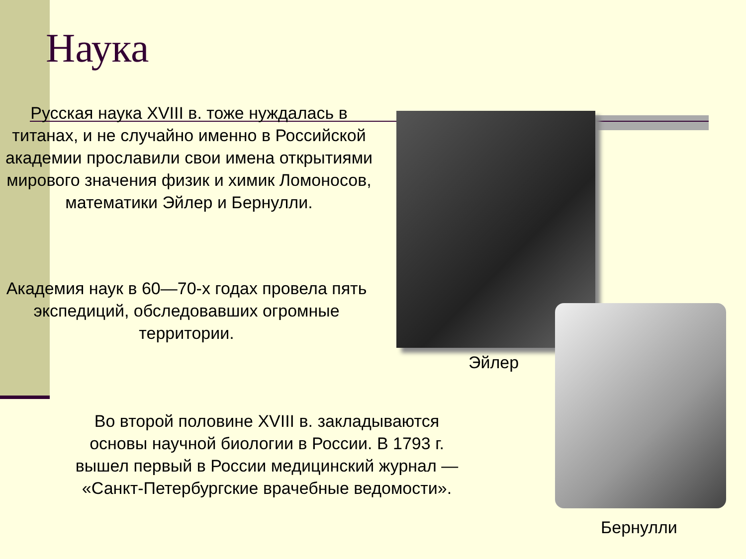Наука
Русская наука XVIII в. тоже нуждалась в титанах, и не случайно именно в Российской академии прославили свои имена открытиями мирового значения физик и химик Ломоносов, математики Эйлер и Бернулли.
Академия наук в 60—70-х годах провела пять экспедиций, обследовавших огромные территории.
Во второй половине XVIII в. закладываются основы научной биологии в России. В 1793 г. вышел первый в России медицинский журнал — «Санкт-Петербургские врачебные ведомости».
Эйлер
Бернулли